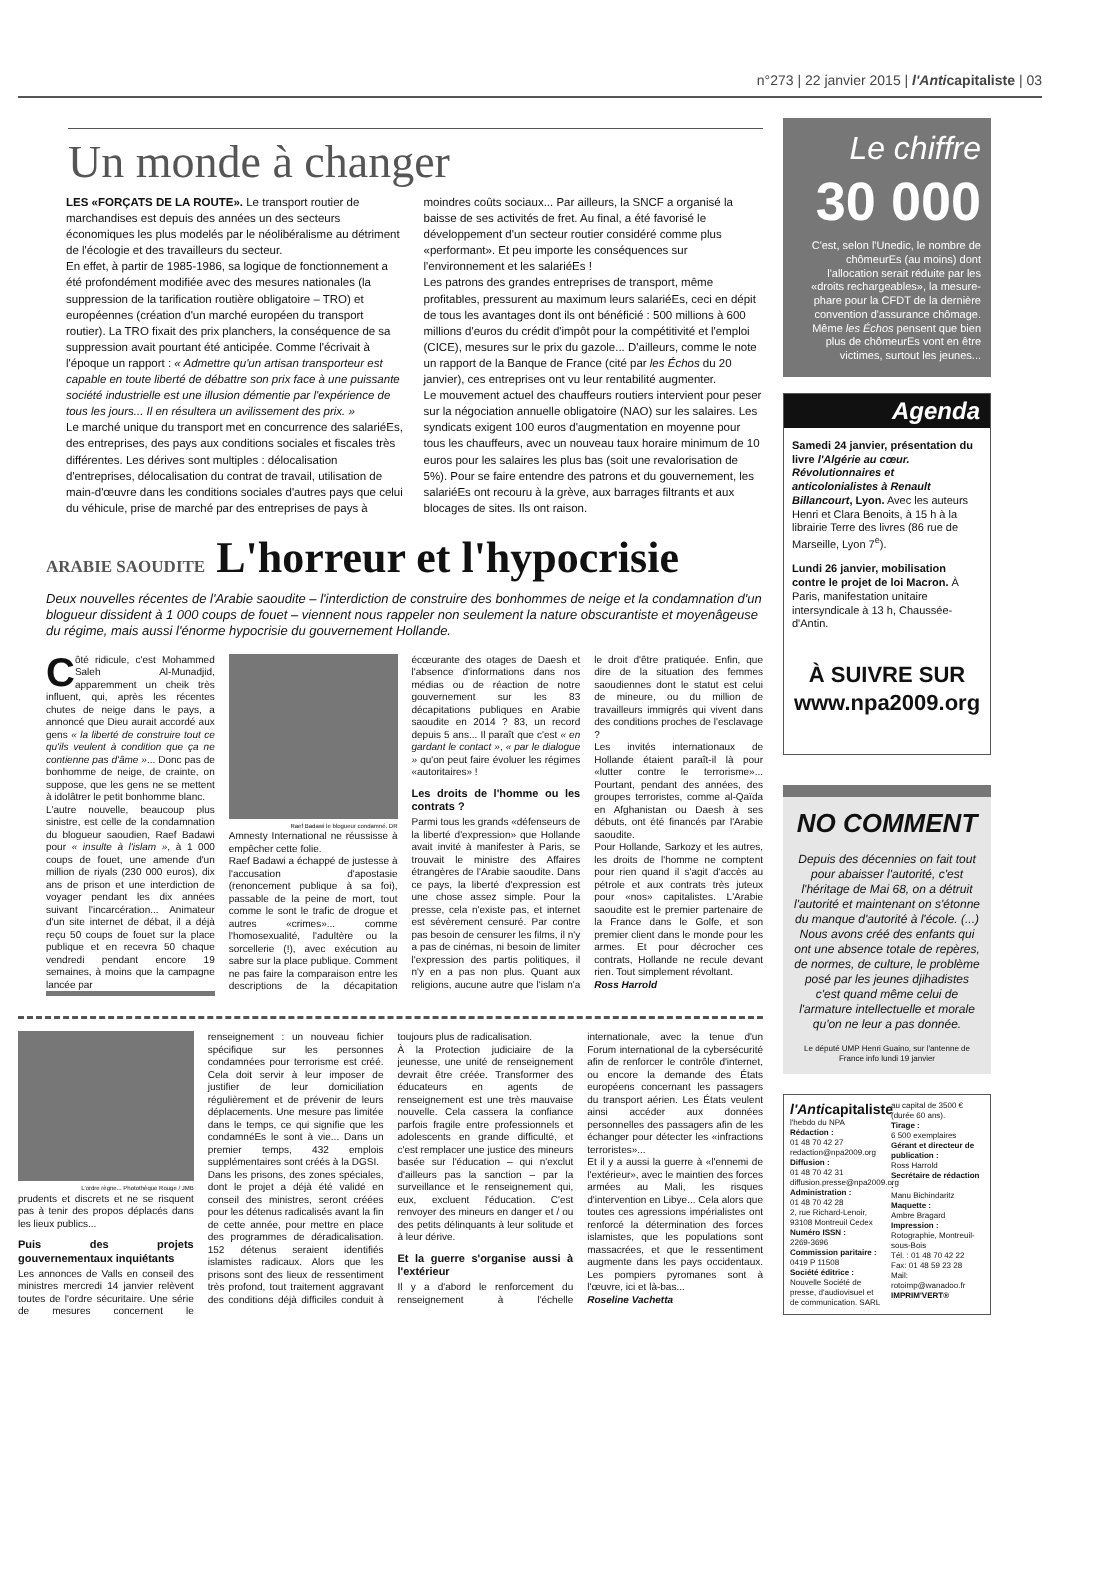n°273 | 22 janvier 2015 | l'Anticapitaliste | 03
Un monde à changer
LES «FORÇATS DE LA ROUTE». Le transport routier de marchandises est depuis des années un des secteurs économiques les plus modelés par le néolibéralisme au détriment de l'écologie et des travailleurs du secteur.
En effet, à partir de 1985-1986, sa logique de fonctionnement a été profondément modifiée avec des mesures nationales (la suppression de la tarification routière obligatoire – TRO) et européennes (création d'un marché européen du transport routier). La TRO fixait des prix planchers, la conséquence de sa suppression avait pourtant été anticipée. Comme l'écrivait à l'époque un rapport : « Admettre qu'un artisan transporteur est capable en toute liberté de débattre son prix face à une puissante société industrielle est une illusion démentie par l'expérience de tous les jours... Il en résultera un avilissement des prix. »
Le marché unique du transport met en concurrence des salariéEs, des entreprises, des pays aux conditions sociales et fiscales très différentes. Les dérives sont multiples : délocalisation d'entreprises, délocalisation du contrat de travail, utilisation de main-d'œuvre dans les conditions sociales d'autres pays que celui du véhicule, prise de marché par des entreprises de pays à moindres coûts sociaux... Par ailleurs, la SNCF a organisé la baisse de ses activités de fret. Au final, a été favorisé le développement d'un secteur routier considéré comme plus «performant». Et peu importe les conséquences sur l'environnement et les salariéEs !
Les patrons des grandes entreprises de transport, même profitables, pressurent au maximum leurs salariéEs, ceci en dépit de tous les avantages dont ils ont bénéficié : 500 millions à 600 millions d'euros du crédit d'impôt pour la compétitivité et l'emploi (CICE), mesures sur le prix du gazole... D'ailleurs, comme le note un rapport de la Banque de France (cité par les Échos du 20 janvier), ces entreprises ont vu leur rentabilité augmenter.
Le mouvement actuel des chauffeurs routiers intervient pour peser sur la négociation annuelle obligatoire (NAO) sur les salaires. Les syndicats exigent 100 euros d'augmentation en moyenne pour tous les chauffeurs, avec un nouveau taux horaire minimum de 10 euros pour les salaires les plus bas (soit une revalorisation de 5%). Pour se faire entendre des patrons et du gouvernement, les salariéEs ont recouru à la grève, aux barrages filtrants et aux blocages de sites. Ils ont raison.
ARABIE SAOUDITE L'horreur et l'hypocrisie
Deux nouvelles récentes de l'Arabie saoudite – l'interdiction de construire des bonhommes de neige et la condamnation d'un blogueur dissident à 1 000 coups de fouet – viennent nous rappeler non seulement la nature obscurantiste et moyenâgeuse du régime, mais aussi l'énorme hypocrisie du gouvernement Hollande.
Côté ridicule, c'est Mohammed Saleh Al-Munadjid, apparemment un cheik très influent, qui, après les récentes chutes de neige dans le pays, a annoncé que Dieu aurait accordé aux gens « la liberté de construire tout ce qu'ils veulent à condition que ça ne contienne pas d'âme »... Donc pas de bonhomme de neige, de crainte, on suppose, que les gens ne se mettent à idolâtrer le petit bonhomme blanc.
L'autre nouvelle, beaucoup plus sinistre, est celle de la condamnation du blogueur saoudien, Raef Badawi pour « insulte à l'islam », à 1 000 coups de fouet, une amende d'un million de riyals (230 000 euros), dix ans de prison et une interdiction de voyager pendant les dix années suivant l'incarcération... Animateur d'un site internet de débat, il a déjà reçu 50 coups de fouet sur la place publique et en recevra 50 chaque vendredi pendant encore 19 semaines, à moins que la campagne lancée par
Raef Badawi le blogueur condamné. DR
Amnesty International ne réussisse à empêcher cette folie.
Raef Badawi a échappé de justesse à l'accusation d'apostasie (renoncement publique à sa foi), passable de la peine de mort, tout comme le sont le trafic de drogue et autres «crimes»... comme l'homosexualité, l'adultère ou la sorcellerie (!), avec exécution au sabre sur la place publique. Comment ne pas faire la comparaison entre les descriptions de la décapitation écœurante des otages de Daesh et l'absence d'informations dans nos médias ou de réaction de notre gouvernement sur les 83 décapitations publiques en Arabie saoudite en 2014 ? 83, un record depuis 5 ans... Il paraît que c'est « en gardant le contact », « par le dialogue » qu'on peut faire évoluer les régimes «autoritaires» !
Les droits de l'homme ou les contrats ?
Parmi tous les grands «défenseurs de la liberté d'expression» que Hollande avait invité à manifester à Paris, se trouvait le ministre des Affaires étrangères de l'Arabie saoudite. Dans ce pays, la liberté d'expression est une chose assez simple. Pour la presse, cela n'existe pas, et internet est sévèrement censuré. Par contre pas besoin de censurer les films, il n'y a pas de cinémas, ni besoin de limiter l'expression des partis politiques, il n'y en a pas non plus. Quant aux religions, aucune autre que l'islam n'a le droit d'être pratiquée. Enfin, que dire de la situation des femmes saoudiennes dont le statut est celui de mineure, ou du million de travailleurs immigrés qui vivent dans des conditions proches de l'esclavage ?
Les invités internationaux de Hollande étaient paraît-il là pour «lutter contre le terrorisme»... Pourtant, pendant des années, des groupes terroristes, comme al-Qaïda en Afghanistan ou Daesh à ses débuts, ont été financés par l'Arabie saoudite.
Pour Hollande, Sarkozy et les autres, les droits de l'homme ne comptent pour rien quand il s'agit d'accès au pétrole et aux contrats très juteux pour «nos» capitalistes. L'Arabie saoudite est le premier partenaire de la France dans le Golfe, et son premier client dans le monde pour les armes. Et pour décrocher ces contrats, Hollande ne recule devant rien. Tout simplement révoltant.
Ross Harrold
L'ordre règne... Photothèque Rouge / JMB
prudents et discrets et ne se risquent pas à tenir des propos déplacés dans les lieux publics...
Puis des projets gouvernementaux inquiétants
Les annonces de Valls en conseil des ministres mercredi 14 janvier relèvent toutes de l'ordre sécuritaire. Une série de mesures concernent le renseignement : un nouveau fichier spécifique sur les personnes condamnées pour terrorisme est créé. Cela doit servir à leur imposer de justifier de leur domiciliation régulièrement et de prévenir de leurs déplacements. Une mesure pas limitée dans le temps, ce qui signifie que les condamnéEs le sont à vie... Dans un premier temps, 432 emplois supplémentaires sont créés à la DGSI.
Dans les prisons, des zones spéciales, dont le projet a déjà été validé en conseil des ministres, seront créées pour les détenus radicalisés avant la fin de cette année, pour mettre en place des programmes de déradicalisation. 152 détenus seraient identifiés islamistes radicaux. Alors que les prisons sont des lieux de ressentiment très profond, tout traitement aggravant des conditions déjà difficiles conduit à toujours plus de radicalisation.
À la Protection judiciaire de la jeunesse, une unité de renseignement devrait être créée. Transformer des éducateurs en agents de renseignement est une très mauvaise nouvelle. Cela cassera la confiance parfois fragile entre professionnels et adolescents en grande difficulté, et c'est remplacer une justice des mineurs basée sur l'éducation – qui n'exclut d'ailleurs pas la sanction – par la surveillance et le renseignement qui, eux, excluent l'éducation. C'est renvoyer des mineurs en danger et / ou des petits délinquants à leur solitude et à leur dérive.
Et la guerre s'organise aussi à l'extérieur
Il y a d'abord le renforcement du renseignement à l'échelle internationale, avec la tenue d'un Forum international de la cybersécurité afin de renforcer le contrôle d'internet, ou encore la demande des États européens concernant les passagers du transport aérien. Les États veulent ainsi accéder aux données personnelles des passagers afin de les échanger pour détecter les «infractions terroristes»...
Et il y a aussi la guerre à «l'ennemi de l'extérieur», avec le maintien des forces armées au Mali, les risques d'intervention en Libye... Cela alors que toutes ces agressions impérialistes ont renforcé la détermination des forces islamistes, que les populations sont massacrées, et que le ressentiment augmente dans les pays occidentaux. Les pompiers pyromanes sont à l'œuvre, ici et là-bas...
Roseline Vachetta
Le chiffre
30 000
C'est, selon l'Unedic, le nombre de chômeurEs (au moins) dont l'allocation serait réduite par les «droits rechargeables», la mesure-phare pour la CFDT de la dernière convention d'assurance chômage. Même les Échos pensent que bien plus de chômeurEs vont en être victimes, surtout les jeunes...
Agenda
Samedi 24 janvier, présentation du livre l'Algérie au cœur. Révolutionnaires et anticolonialistes à Renault Billancourt, Lyon. Avec les auteurs Henri et Clara Benoits, à 15 h à la librairie Terre des livres (86 rue de Marseille, Lyon 7<sup>e</sup>).
Lundi 26 janvier, mobilisation contre le projet de loi Macron. À Paris, manifestation unitaire intersyndicale à 13 h, Chaussée-d'Antin.
À SUIVRE SUR www.npa2009.org
NO COMMENT
Depuis des décennies on fait tout pour abaisser l'autorité, c'est l'héritage de Mai 68, on a détruit l'autorité et maintenant on s'étonne du manque d'autorité à l'école. (...) Nous avons créé des enfants qui ont une absence totale de repères, de normes, de culture, le problème posé par les jeunes djihadistes c'est quand même celui de l'armature intellectuelle et morale qu'on ne leur a pas donnée.
Le député UMP Henri Guaino, sur l'antenne de France info lundi 19 janvier
l'Anticapitaliste l'hebdo du NPA
Rédaction :
01 48 70 42 27
redaction@npa2009.org
Diffusion :
01 48 70 42 31
diffusion.presse@npa2009.org
Administration :
01 48 70 42 28
2, rue Richard-Lenoir, 93108 Montreuil Cedex
Numéro ISSN :
2269-3696
Commission paritaire :
0419 P 11508
Société éditrice :
Nouvelle Société de presse, d'audiovisuel et de communication. SARL au capital de 3500 € (durée 60 ans).
Tirage :
6 500 exemplaires
Gérant et directeur de publication :
Ross Harrold
Secrétaire de rédaction :
Manu Bichindaritz
Maquette :
Ambre Bragard
Impression :
Rotographie, Montreuil-sous-Bois
Tél. : 01 48 70 42 22
Fax: 01 48 59 23 28
Mail: rotoimp@wanadoo.fr
IMPRIM'VERT®